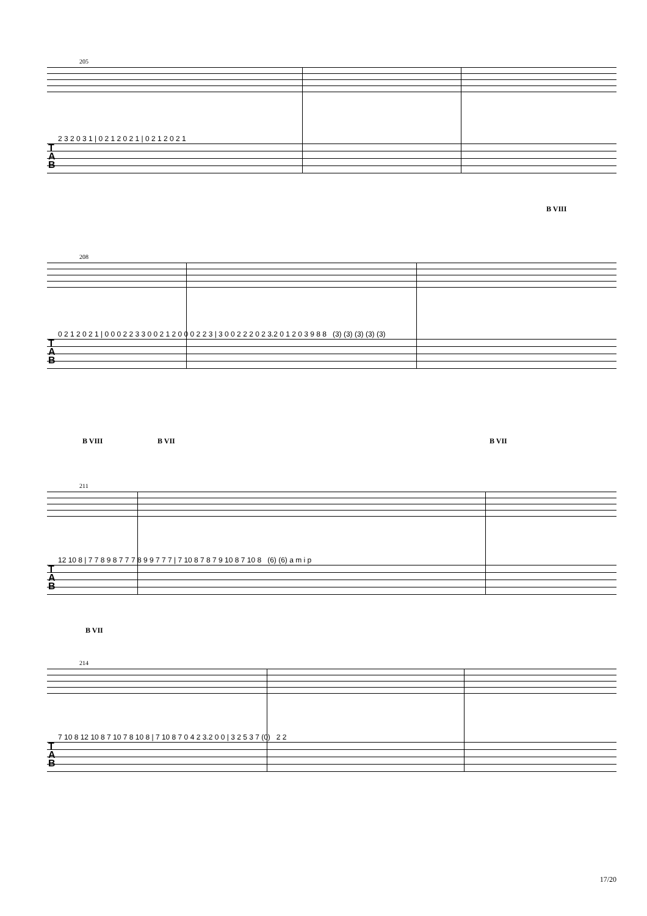205
T
A
B
2 3 2 0 3 1 | 0 2 1 2 0 2 1 | 0 2 1 2 0 2 1
B VIII
208
T
A
B
0 2 1 2 0 2 1 | 0 0 0 2 2 3 3 0 0 2 1 2 0 0 0 2 2 3 | 3 0 0 2 2 2 0 2 3.2 0 1 2 0 3 9 8 8 (3) (3) (3) (3) (3)
B VIII B VII B VII
211
T
A
B
12 10 8 | 7 7 8 9 8 7 7 7 8 9 9 7 7 7 | 7 10 8 7 8 7 9 10 8 7 10 8 (6) (6) a m i p
B VII
214
T
A
B
7 10 8 12 10 8 7 10 7 8 10 8 | 7 10 8 7 0 4 2 3.2 0 0 | 3 2 5 3 7 (0) 2 2
17/20